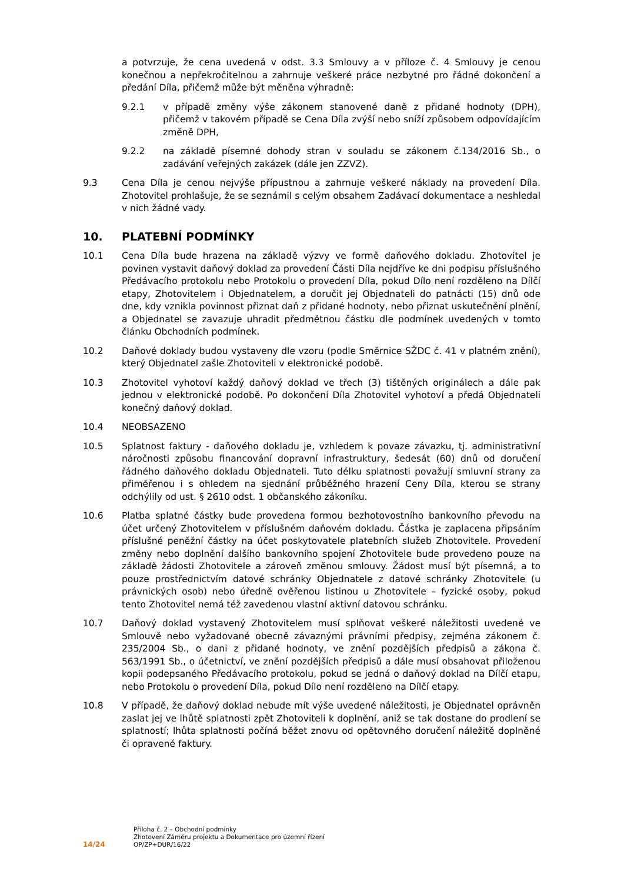a potvrzuje, že cena uvedená v odst. 3.3 Smlouvy a v příloze č. 4 Smlouvy je cenou konečnou a nepřekročitelnou a zahrnuje veškeré práce nezbytné pro řádné dokončení a předání Díla, přičemž může být měněna výhradně:
9.2.1 v případě změny výše zákonem stanovené daně z přidané hodnoty (DPH), přičemž v takovém případě se Cena Díla zvýší nebo sníží způsobem odpovídajícím změně DPH,
9.2.2 na základě písemné dohody stran v souladu se zákonem č.134/2016 Sb., o zadávání veřejných zakázek (dále jen ZZVZ).
9.3 Cena Díla je cenou nejvýše přípustnou a zahrnuje veškeré náklady na provedení Díla. Zhotovitel prohlašuje, že se seznámil s celým obsahem Zadávací dokumentace a neshledal v nich žádné vady.
10. PLATEBNÍ PODMÍNKY
10.1 Cena Díla bude hrazena na základě výzvy ve formě daňového dokladu. Zhotovitel je povinen vystavit daňový doklad za provedení Části Díla nejdříve ke dni podpisu příslušného Předávacího protokolu nebo Protokolu o provedení Díla, pokud Dílo není rozděleno na Dílčí etapy, Zhotovitelem i Objednatelem, a doručit jej Objednateli do patnácti (15) dnů ode dne, kdy vznikla povinnost přiznat daň z přidané hodnoty, nebo přiznat uskutečnění plnění, a Objednatel se zavazuje uhradit předmětnou částku dle podmínek uvedených v tomto článku Obchodních podmínek.
10.2 Daňové doklady budou vystaveny dle vzoru (podle Směrnice SŽDC č. 41 v platném znění), který Objednatel zašle Zhotoviteli v elektronické podobě.
10.3 Zhotovitel vyhotoví každý daňový doklad ve třech (3) tištěných originálech a dále pak jednou v elektronické podobě. Po dokončení Díla Zhotovitel vyhotoví a předá Objednateli konečný daňový doklad.
10.4 NEOBSAZENO
10.5 Splatnost faktury - daňového dokladu je, vzhledem k povaze závazku, tj. administrativní náročnosti způsobu financování dopravní infrastruktury, šedesát (60) dnů od doručení řádného daňového dokladu Objednateli. Tuto délku splatnosti považují smluvní strany za přiměřenou i s ohledem na sjednání průběžného hrazení Ceny Díla, kterou se strany odchýlily od ust. § 2610 odst. 1 občanského zákoníku.
10.6 Platba splatné částky bude provedena formou bezhotovostního bankovního převodu na účet určený Zhotovitelem v příslušném daňovém dokladu. Částka je zaplacena připsáním příslušné peněžní částky na účet poskytovatele platebních služeb Zhotovitele. Provedení změny nebo doplnění dalšího bankovního spojení Zhotovitele bude provedeno pouze na základě žádosti Zhotovitele a zároveň změnou smlouvy. Žádost musí být písemná, a to pouze prostřednictvím datové schránky Objednatele z datové schránky Zhotovitele (u právnických osob) nebo úředně ověřenou listinou u Zhotovitele – fyzické osoby, pokud tento Zhotovitel nemá též zavedenou vlastní aktivní datovou schránku.
10.7 Daňový doklad vystavený Zhotovitelem musí splňovat veškeré náležitosti uvedené ve Smlouvě nebo vyžadované obecně závaznými právními předpisy, zejména zákonem č. 235/2004 Sb., o dani z přidané hodnoty, ve znění pozdějších předpisů a zákona č. 563/1991 Sb., o účetnictví, ve znění pozdějších předpisů a dále musí obsahovat přiloženou kopii podepsaného Předávacího protokolu, pokud se jedná o daňový doklad na Dílčí etapu, nebo Protokolu o provedení Díla, pokud Dílo není rozděleno na Dílčí etapy.
10.8 V případě, že daňový doklad nebude mít výše uvedené náležitosti, je Objednatel oprávněn zaslat jej ve lhůtě splatnosti zpět Zhotoviteli k doplnění, aniž se tak dostane do prodlení se splatností; lhůta splatnosti počíná běžet znovu od opětovného doručení náležitě doplněné či opravené faktury.
14/24
Příloha č. 2 – Obchodní podmínky
Zhotovení Záměru projektu a Dokumentace pro územní řízení
OP/ZP+DUR/16/22